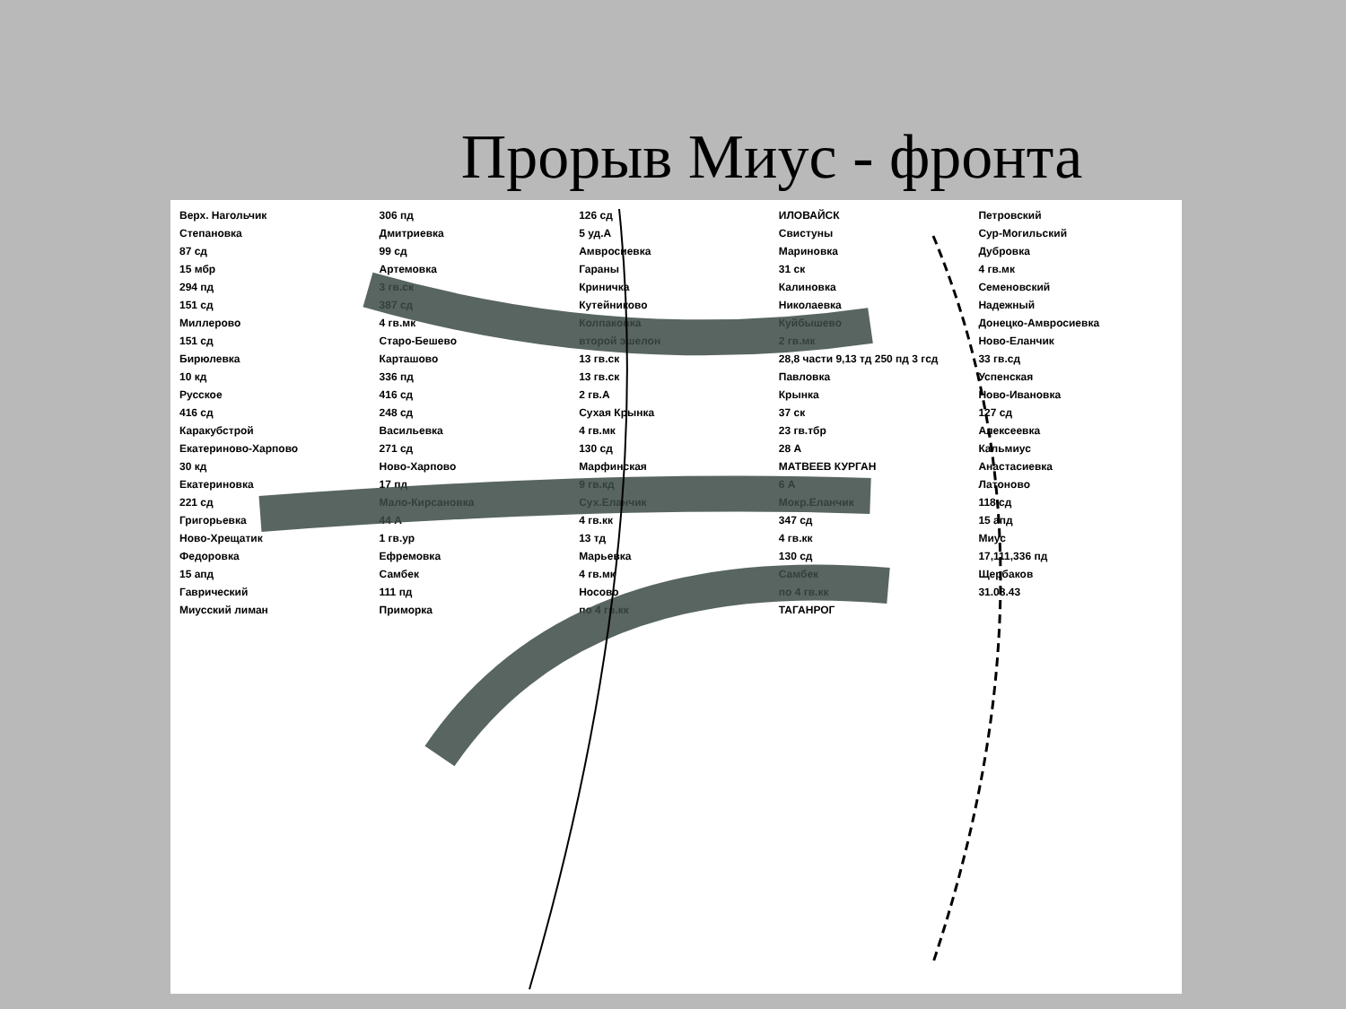Прорыв Миус - фронта
Верх. Нагольчик 306 пд 126 сд ИЛОВАЙСК Петровский Степановка Дмитриевка 5 уд.А Свистуны Сур-Могильский 87 сд 99 сд Амвросиевка Мариновка Дубровка 15 мбр Артемовка Гараны 31 ск 4 гв.мк 294 пд 3 гв.ск Криничка Калиновка Семеновский 151 сд 387 сд Кутейниково Николаевка Надежный Миллерово 4 гв.мк Колпаковка Куйбышево Донецко-Амвросиевка 151 сд Старо-Бешево второй эшелон 2 гв.мк Ново-Еланчик Бирюлевка Карташово 13 гв.ск 28,8 части 9,13 тд 250 пд 3 гсд 33 гв.сд 10 кд 336 пд 13 гв.ск Павловка Успенская Русское 416 сд 2 гв.А Крынка Ново-Ивановка 416 сд 248 сд Сухая Крынка 37 ск 127 сд Каракубстрой Васильевка 4 гв.мк 23 гв.тбр Алексеевка Екатериново-Харпово 271 сд 130 сд 28 А Кальмиус 30 кд Ново-Харпово Марфинская МАТВЕЕВ КУРГАН Анастасиевка Екатериновка 17 пд 9 гв.кд 6 А Латоново 221 сд Мало-Кирсановка Сух.Еланчик Мокр.Еланчик 118 сд Григорьевка 44 А 4 гв.кк 347 сд 15 апд Ново-Хрещатик 1 гв.ур 13 тд 4 гв.кк Миус Федоровка Ефремовка Марьевка 130 сд 17,111,336 пд 15 апд Самбек 4 гв.мк Самбек Щербаков Гаврический 111 пд Носово по 4 гв.кк 31.08.43 Миусский лиман Приморка по 4 гв.кк ТАГАНРОГ